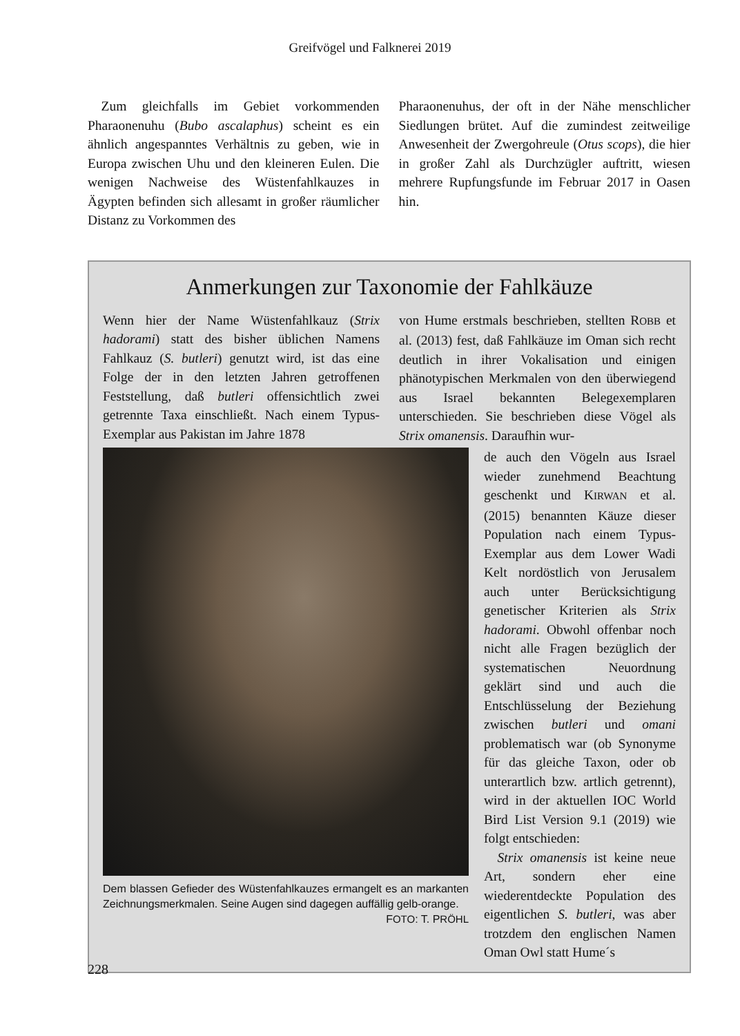Greifvögel und Falknerei 2019
 Zum gleichfalls im Gebiet vorkommenden Pharaonenuhu (Bubo ascalaphus) scheint es ein ähnlich angespanntes Verhältnis zu geben, wie in Europa zwischen Uhu und den kleineren Eulen. Die wenigen Nachweise des Wüstenfahlkauzes in Ägypten befinden sich allesamt in großer räumlicher Distanz zu Vorkommen des
Pharaonenuhus, der oft in der Nähe menschlicher Siedlungen brütet. Auf die zumindest zeitweilige Anwesenheit der Zwergohreule (Otus scops), die hier in großer Zahl als Durchzügler auftritt, wiesen mehrere Rupfungsfunde im Februar 2017 in Oasen hin.
Anmerkungen zur Taxonomie der Fahlkäuze
Wenn hier der Name Wüstenfahlkauz (Strix hadorami) statt des bisher üblichen Namens Fahlkauz (S. butleri) genutzt wird, ist das eine Folge der in den letzten Jahren getroffenen Feststellung, daß butleri offensichtlich zwei getrennte Taxa einschließt. Nach einem Typus-Exemplar aus Pakistan im Jahre 1878
von Hume erstmals beschrieben, stellten ROBB et al. (2013) fest, daß Fahlkäuze im Oman sich recht deutlich in ihrer Vokalisation und einigen phänotypischen Merkmalen von den überwiegend aus Israel bekannten Belegexemplaren unterschieden. Sie beschrieben diese Vögel als Strix omanensis. Daraufhin wur-
Dem blassen Gefieder des Wüstenfahlkauzes ermangelt es an markanten Zeichnungsmerkmalen. Seine Augen sind dagegen auffällig gelb-orange. FOTO: T. PRÖHL
de auch den Vögeln aus Israel wieder zunehmend Beachtung geschenkt und KIRWAN et al. (2015) benannten Käuze dieser Population nach einem Typus-Exemplar aus dem Lower Wadi Kelt nordöstlich von Jerusalem auch unter Berücksichtigung genetischer Kriterien als Strix hadorami. Obwohl offenbar noch nicht alle Fragen bezüglich der systematischen Neuordnung geklärt sind und auch die Entschlüsselung der Beziehung zwischen butleri und omani problematisch war (ob Synonyme für das gleiche Taxon, oder ob unterartlich bzw. artlich getrennt), wird in der aktuellen IOC World Bird List Version 9.1 (2019) wie folgt entschieden:
 Strix omanensis ist keine neue Art, sondern eher eine wiederentdeckte Population des eigentlichen S. butleri, was aber trotzdem den englischen Namen Oman Owl statt Hume´s
228